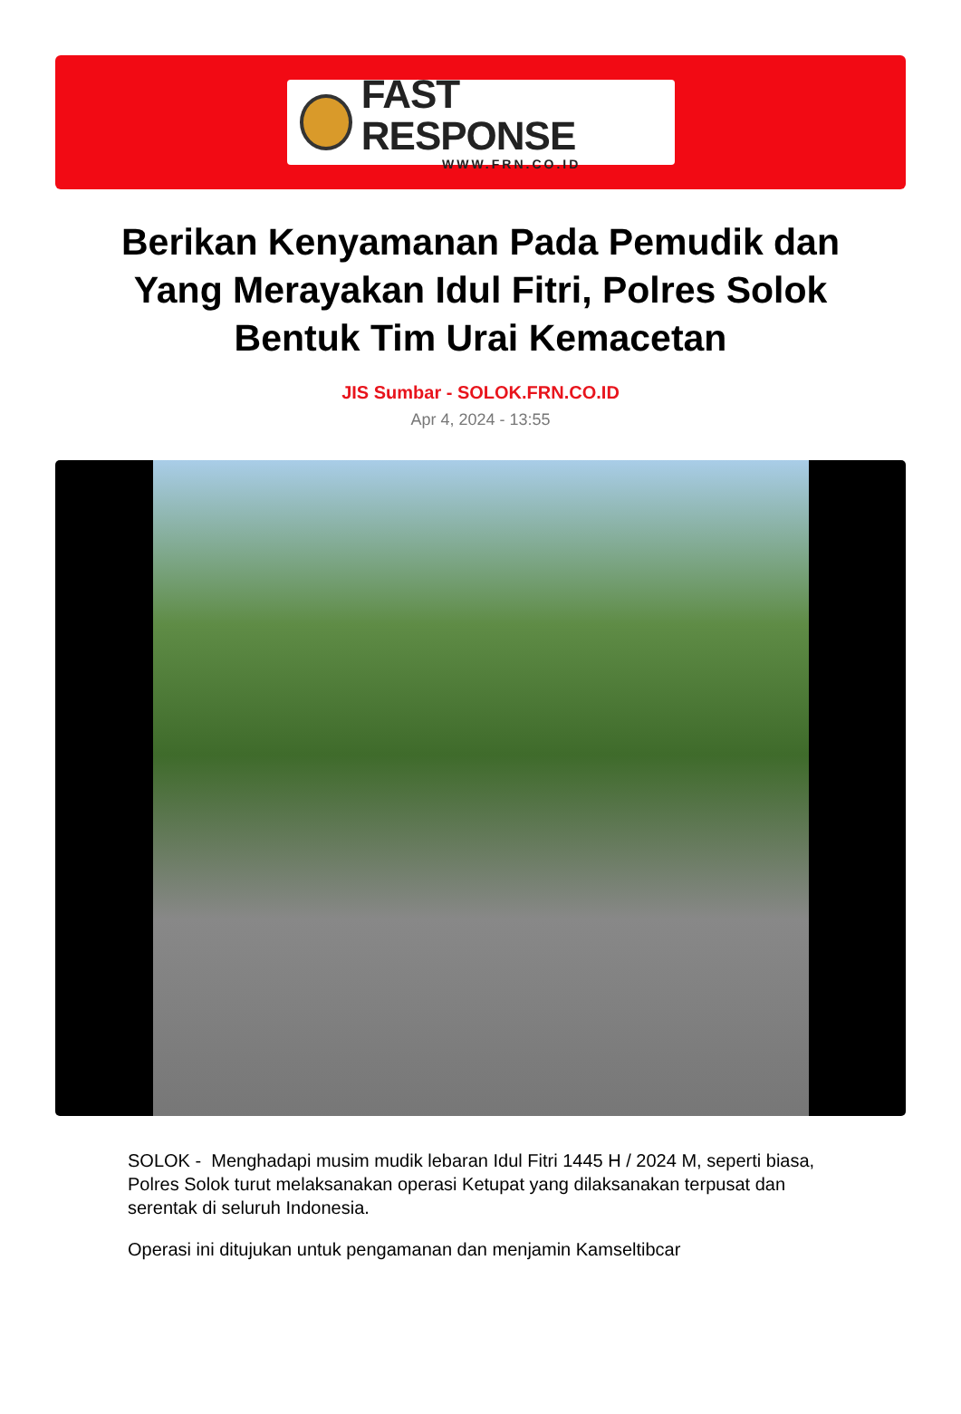FAST RESPONSE
WWW.FRN.CO.ID
Berikan Kenyamanan Pada Pemudik dan Yang Merayakan Idul Fitri, Polres Solok Bentuk Tim Urai Kemacetan
JIS Sumbar - SOLOK.FRN.CO.ID
Apr 4, 2024 - 13:55
SOLOK - Menghadapi musim mudik lebaran Idul Fitri 1445 H / 2024 M, seperti biasa, Polres Solok turut melaksanakan operasi Ketupat yang dilaksanakan terpusat dan serentak di seluruh Indonesia.
Operasi ini ditujukan untuk pengamanan dan menjamin Kamseltibcar